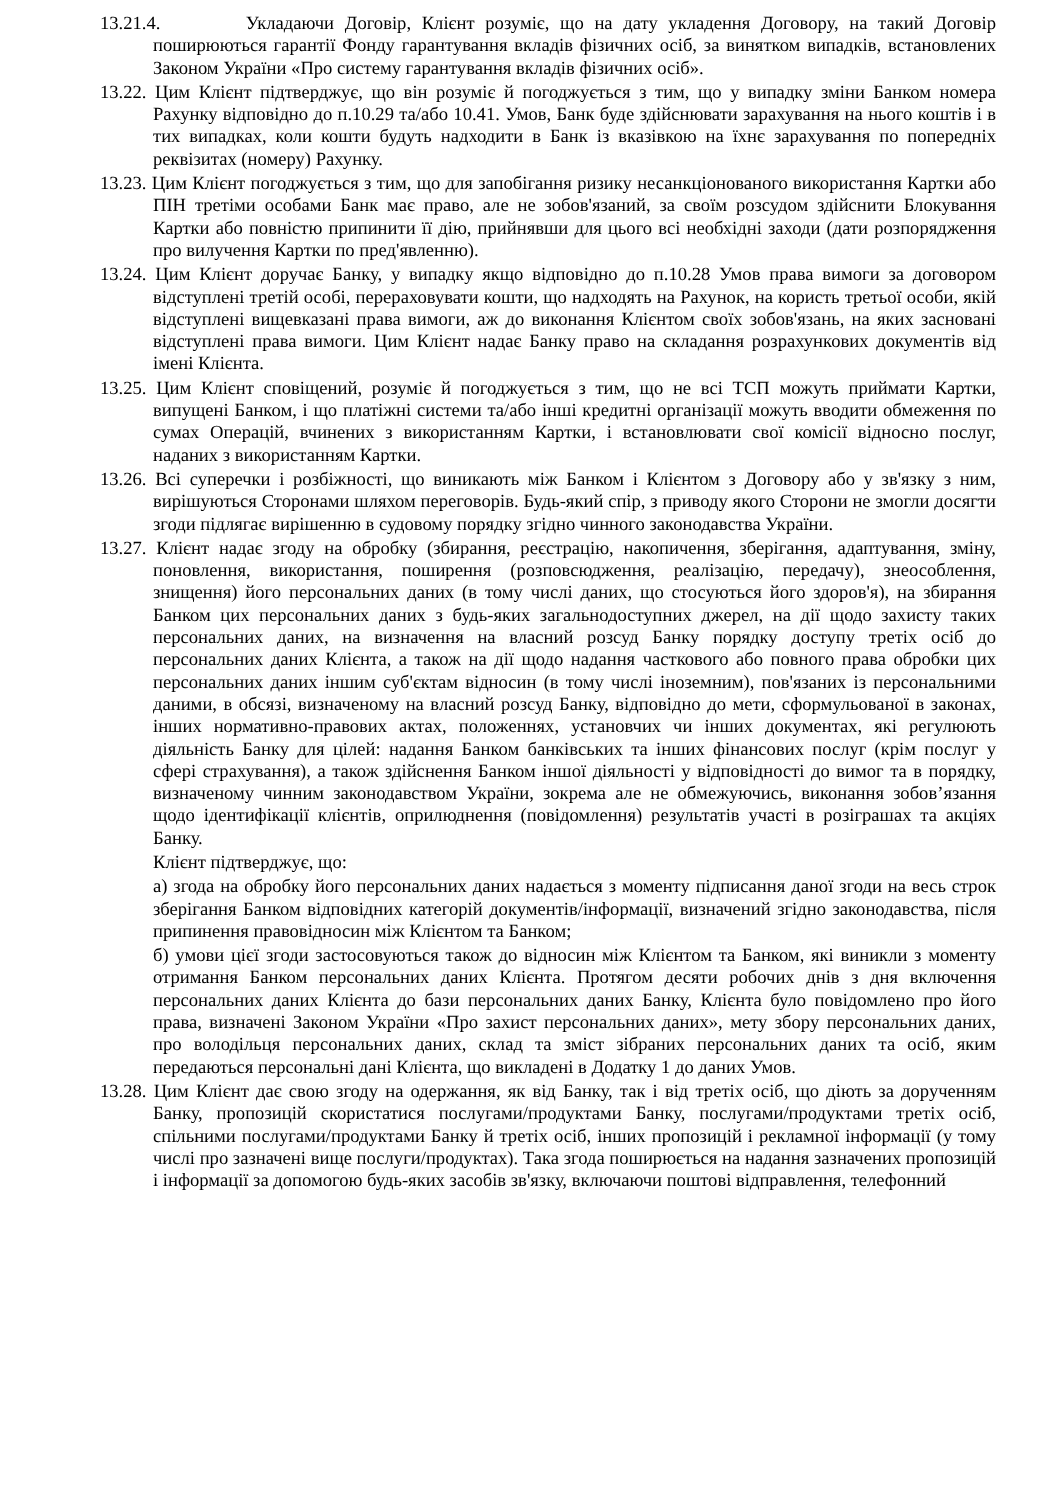13.21.4. Укладаючи Договір, Клієнт розуміє, що на дату укладення Договору, на такий Договір поширюються гарантії Фонду гарантування вкладів фізичних осіб, за винятком випадків, встановлених Законом України «Про систему гарантування вкладів фізичних осіб».
13.22. Цим Клієнт підтверджує, що він розуміє й погоджується з тим, що у випадку зміни Банком номера Рахунку відповідно до п.10.29 та/або 10.41. Умов, Банк буде здійснювати зарахування на нього коштів і в тих випадках, коли кошти будуть надходити в Банк із вказівкою на їхнє зарахування по попередніх реквізитах (номеру) Рахунку.
13.23. Цим Клієнт погоджується з тим, що для запобігання ризику несанкціонованого використання Картки або ПІН третіми особами Банк має право, але не зобов'язаний, за своїм розсудом здійснити Блокування Картки або повністю припинити її дію, прийнявши для цього всі необхідні заходи (дати розпорядження про вилучення Картки по пред'явленню).
13.24. Цим Клієнт доручає Банку, у випадку якщо відповідно до п.10.28 Умов права вимоги за договором відступлені третій особі, перераховувати кошти, що надходять на Рахунок, на користь третьої особи, якій відступлені вищевказані права вимоги, аж до виконання Клієнтом своїх зобов'язань, на яких засновані відступлені права вимоги. Цим Клієнт надає Банку право на складання розрахункових документів від імені Клієнта.
13.25. Цим Клієнт сповіщений, розуміє й погоджується з тим, що не всі ТСП можуть приймати Картки, випущені Банком, і що платіжні системи та/або інші кредитні організації можуть вводити обмеження по сумах Операцій, вчинених з використанням Картки, і встановлювати свої комісії відносно послуг, наданих з використанням Картки.
13.26. Всі суперечки і розбіжності, що виникають між Банком і Клієнтом з Договору або у зв'язку з ним, вирішуються Сторонами шляхом переговорів. Будь-який спір, з приводу якого Сторони не змогли досягти згоди підлягає вирішенню в судовому порядку згідно чинного законодавства України.
13.27. Клієнт надає згоду на обробку (збирання, реєстрацію, накопичення, зберігання, адаптування, зміну, поновлення, використання, поширення (розповсюдження, реалізацію, передачу), знеособлення, знищення) його персональних даних (в тому числі даних, що стосуються його здоров'я), на збирання Банком цих персональних даних з будь-яких загальнодоступних джерел, на дії щодо захисту таких персональних даних, на визначення на власний розсуд Банку порядку доступу третіх осіб до персональних даних Клієнта, а також на дії щодо надання часткового або повного права обробки цих персональних даних іншим суб'єктам відносин (в тому числі іноземним), пов'язаних із персональними даними, в обсязі, визначеному на власний розсуд Банку, відповідно до мети, сформульованої в законах, інших нормативно-правових актах, положеннях, установчих чи інших документах, які регулюють діяльність Банку для цілей: надання Банком банківських та інших фінансових послуг (крім послуг у сфері страхування), а також здійснення Банком іншої діяльності у відповідності до вимог та в порядку, визначеному чинним законодавством України, зокрема але не обмежуючись, виконання зобов’язання щодо ідентифікації клієнтів, оприлюднення (повідомлення) результатів участі в розіграшах та акціях Банку.
Клієнт підтверджує, що:
а) згода на обробку його персональних даних надається з моменту підписання даної згоди на весь строк зберігання Банком відповідних категорій документів/інформації, визначений згідно законодавства, після припинення правовідносин між Клієнтом та Банком;
б) умови цієї згоди застосовуються також до відносин між Клієнтом та Банком, які виникли з моменту отримання Банком персональних даних Клієнта. Протягом десяти робочих днів з дня включення персональних даних Клієнта до бази персональних даних Банку, Клієнта було повідомлено про його права, визначені Законом України «Про захист персональних даних», мету збору персональних даних, про володільця персональних даних, склад та зміст зібраних персональних даних та осіб, яким передаються персональні дані Клієнта, що викладені в Додатку 1 до даних Умов.
13.28. Цим Клієнт дає свою згоду на одержання, як від Банку, так і від третіх осіб, що діють за дорученням Банку, пропозицій скористатися послугами/продуктами Банку, послугами/продуктами третіх осіб, спільними послугами/продуктами Банку й третіх осіб, інших пропозицій і рекламної інформації (у тому числі про зазначені вище послуги/продуктах). Така згода поширюється на надання зазначених пропозицій і інформації за допомогою будь-яких засобів зв'язку, включаючи поштові відправлення, телефонний